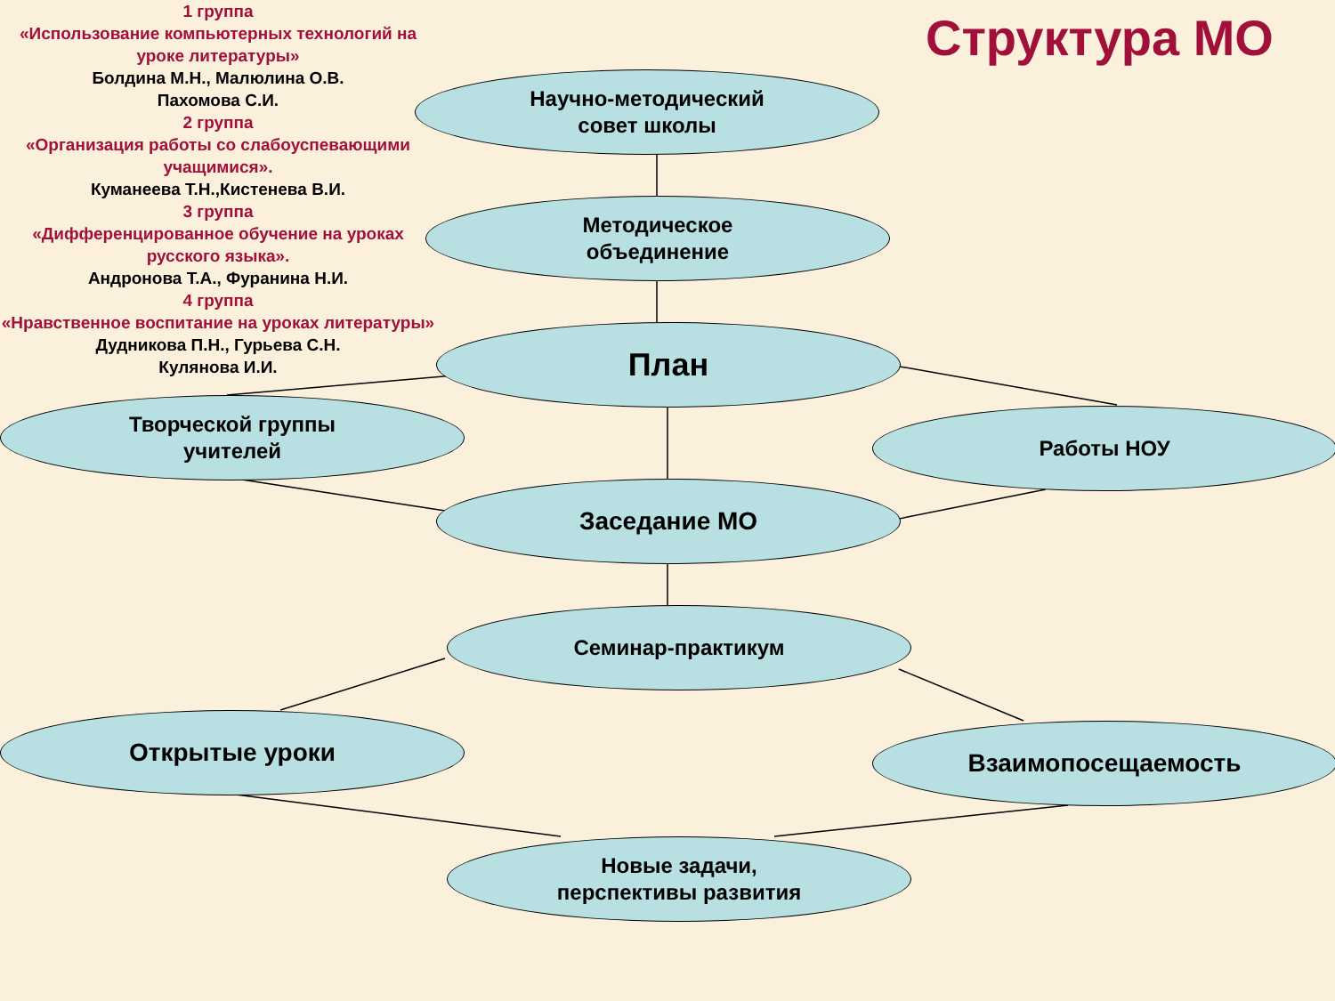1 группа
«Использование компьютерных технологий на уроке литературы»
Болдина М.Н., Малюлина О.В.
Пахомова С.И.
2 группа
«Организация работы со слабоуспевающими учащимися».
Куманеева Т.Н.,Кистенева В.И.
3 группа
«Дифференцированное обучение на уроках русского языка».
Андронова Т.А., Фуранина Н.И.
4 группа
«Нравственное воспитание на уроках литературы»
Дудникова П.Н., Гурьева С.Н.
Кулянова И.И.
Структура МО
Научно-методический
совет школы
Методическое
объединение
План
Творческой группы
учителей
Работы НОУ
Заседание МО
Семинар-практикум
Открытые уроки Взаимопосещаемость
Новые задачи,
перспективы развития